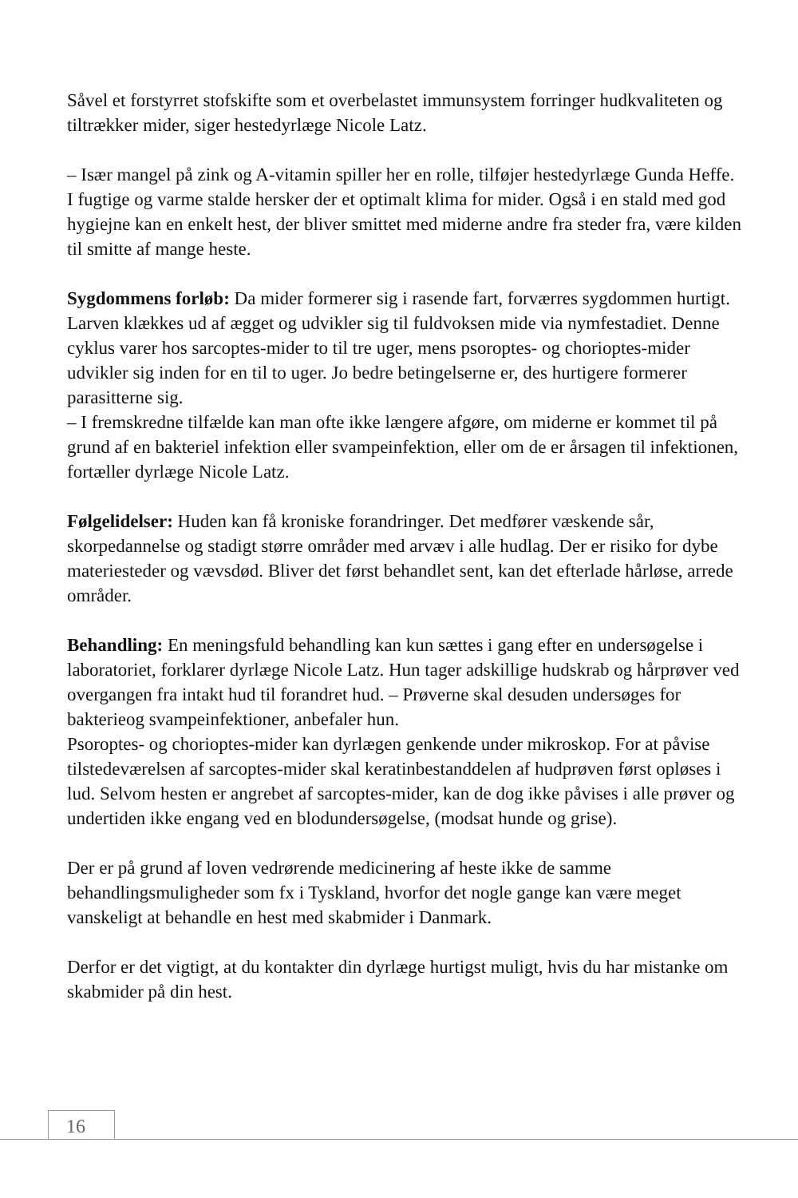Såvel et forstyrret stofskifte som et overbelastet immunsystem forringer hudkvaliteten og tiltrækker mider, siger hestedyrlæge Nicole Latz.
– Især mangel på zink og A-vitamin spiller her en rolle, tilføjer hestedyrlæge Gunda Heffe.
I fugtige og varme stalde hersker der et optimalt klima for mider. Også i en stald med god hygiejne kan en enkelt hest, der bliver smittet med miderne andre fra steder fra, være kilden til smitte af mange heste.
Sygdommens forløb: Da mider formerer sig i rasende fart, forværres sygdommen hurtigt. Larven klækkes ud af ægget og udvikler sig til fuldvoksen mide via nymfestadiet. Denne cyklus varer hos sarcoptes-mider to til tre uger, mens psoroptes- og chorioptes-mider udvikler sig inden for en til to uger. Jo bedre betingelserne er, des hurtigere formerer parasitterne sig.
– I fremskredne tilfælde kan man ofte ikke længere afgøre, om miderne er kommet til på grund af en bakteriel infektion eller svampeinfektion, eller om de er årsagen til infektionen, fortæller dyrlæge Nicole Latz.
Følgelidelser: Huden kan få kroniske forandringer. Det medfører væskende sår, skorpedannelse og stadigt større områder med arvæv i alle hudlag. Der er risiko for dybe materiesteder og vævsdød. Bliver det først behandlet sent, kan det efterlade hårløse, arrede områder.
Behandling: En meningsfuld behandling kan kun sættes i gang efter en undersøgelse i laboratoriet, forklarer dyrlæge Nicole Latz. Hun tager adskillige hudskrab og hårprøver ved overgangen fra intakt hud til forandret hud. – Prøverne skal desuden undersøges for bakterieog svampeinfektioner, anbefaler hun.
Psoroptes- og chorioptes-mider kan dyrlægen genkende under mikroskop. For at påvise tilstedeværelsen af sarcoptes-mider skal keratinbestanddelen af hudprøven først opløses i lud. Selvom hesten er angrebet af sarcoptes-mider, kan de dog ikke påvises i alle prøver og undertiden ikke engang ved en blodundersøgelse, (modsat hunde og grise).
Der er på grund af loven vedrørende medicinering af heste ikke de samme behandlingsmuligheder som fx i Tyskland, hvorfor det nogle gange kan være meget vanskeligt at behandle en hest med skabmider i Danmark.
Derfor er det vigtigt, at du kontakter din dyrlæge hurtigst muligt, hvis du har mistanke om skabmider på din hest.
16